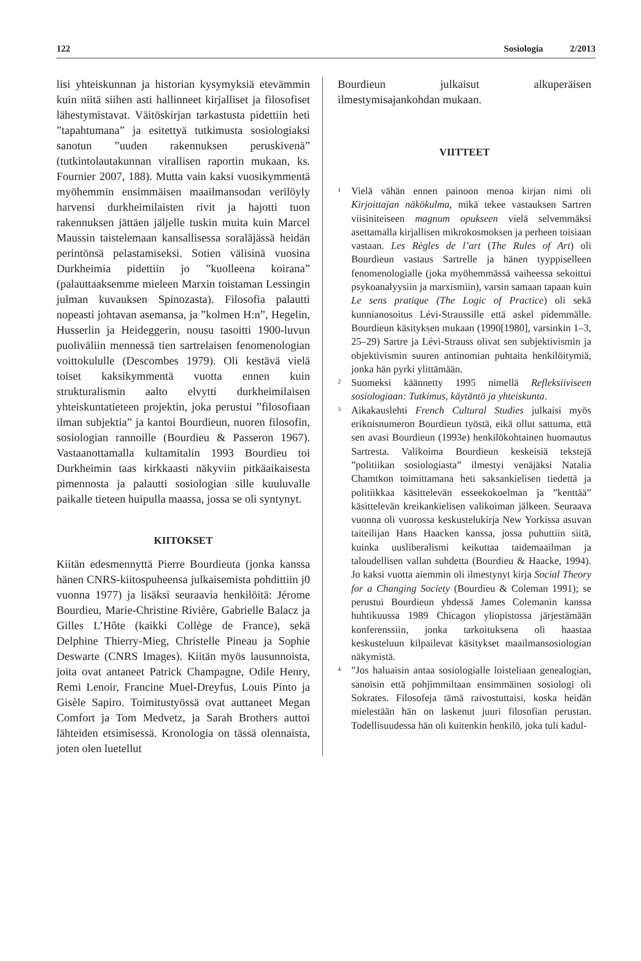122 Sosiologia 2/2013
lisi yhteiskunnan ja historian kysymyksiä etevämmin kuin niitä siihen asti hallinneet kirjalliset ja filosofiset lähestymistavat. Väitöskirjan tarkastusta pidettiin heti ”tapahtumana” ja esitettyä tutkimusta sosiologiaksi sanotun ”uuden rakennuksen peruskivenä” (tutkintolautakunnan virallisen raportin mukaan, ks. Fournier 2007, 188). Mutta vain kaksi vuosikymmentä myöhemmin ensimmäisen maailmansodan verilöyly harvensi durkheimilaisten rivit ja hajotti tuon rakennuksen jättäen jäljelle tuskin muita kuin Marcel Maussin taistelemaan kansallisessa soraläjässä heidän perintönsä pelastamiseksi. Sotien välisinä vuosina Durkheimia pidettiin jo ”kuolleena koirana” (palauttaaksemme mieleen Marxin toistaman Lessingin julman kuvauksen Spinozasta). Filosofia palautti nopeasti johtavan asemansa, ja ”kolmen H:n”, Hegelin, Husserlin ja Heideggerin, nousu tasoitti 1900-luvun puoliväliin mennessä tien sartrelaisen fenomenologian voittokululle (Descombes 1979). Oli kestävä vielä toiset kaksikymmentä vuotta ennen kuin strukturalismin aalto elvytti durkheimilaisen yhteiskuntatieteen projektin, joka perustui ”filosofiaan ilman subjektia” ja kantoi Bourdieun, nuoren filosofin, sosiologian rannoille (Bourdieu & Passeron 1967). Vastaanottamalla kultamitalin 1993 Bourdieu toi Durkheimin taas kirkkaasti näkyviin pitkäaikaisesta pimennosta ja palautti sosiologian sille kuuluvalle paikalle tieteen huipulla maassa, jossa se oli syntynyt.
KIITOKSET
Kiitän edesmennyttä Pierre Bourdieuta (jonka kanssa hänen CNRS-kiitospuheensa julkaisemista pohdittiin j0 vuonna 1977) ja lisäksi seuraavia henkilöitä: Jérome Bourdieu, Marie-Christine Rivière, Gabrielle Balacz ja Gilles L’Hôte (kaikki Collège de France), sekä Delphine Thierry-Mieg, Christelle Pineau ja Sophie Deswarte (CNRS Images). Kiitän myös lausunnoista, joita ovat antaneet Patrick Champagne, Odile Henry, Remi Lenoir, Francine Muel-Dreyfus, Louis Pinto ja Gisèle Sapiro. Toimitustyössä ovat auttaneet Megan Comfort ja Tom Medvetz, ja Sarah Brothers auttoi lähteiden etsimisessä. Kronologia on tässä olennaista, joten olen luetellut
Bourdieun julkaisut alkuperäisen ilmestymisajankohdan mukaan.
VIITTEET
<sup>1</sup>
Vielä vähän ennen painoon menoa kirjan nimi oli Kirjoittajan näkökulma, mikä tekee vastauksen Sartren viisiniteiseen magnum opukseen vielä selvemmäksi asettamalla kirjallisen mikrokosmoksen ja perheen toisiaan vastaan. Les Règles de l’art (The Rules of Art) oli Bourdieun vastaus Sartrelle ja hänen tyyppiselleen fenomenologialle (joka myöhemmässä vaiheessa sekoittui psykoanalyysiin ja marxismiin), varsin samaan tapaan kuin Le sens pratique (The Logic of Practice) oli sekä kunnianosoitus Lévi-Straussille että askel pidemmälle. Bourdieun käsityksen mukaan (1990[1980], varsinkin 1–3, 25–29) Sartre ja Lévi-Strauss olivat sen subjektivismin ja objektivismin suuren antinomian puhtaita henkilöitymiä, jonka hän pyrki ylittämään.
<sup>2</sup>
Suomeksi käännetty 1995 nimellä Refleksiiviseen sosiologiaan: Tutkimus, käytäntö ja yhteiskunta.
<sup>3</sup>
Aikakauslehti French Cultural Studies julkaisi myös erikoisnumeron Bourdieun työstä, eikä ollut sattuma, että sen avasi Bourdieun (1993e) henkilökohtainen huomautus Sartresta. Valikoima Bourdieun keskeisiä tekstejä ”politiikan sosiologiasta” ilmestyi venäjäksi Natalia Chamtkon toimittamana heti saksankielisen tiedettä ja politiikkaa käsittelevän esseekokoelman ja ”kenttää” käsittelevän kreikankielisen valikoiman jälkeen. Seuraava vuonna oli vuorossa keskustelukirja New Yorkissa asuvan taiteilijan Hans Haacken kanssa, jossa puhuttiin siitä, kuinka uusliberalismi keikuttaa taidemaailman ja taloudellisen vallan suhdetta (Bourdieu & Haacke, 1994). Jo kaksi vuotta aiemmin oli ilmestynyt kirja Social Theory for a Changing Society (Bourdieu & Coleman 1991); se perustui Bourdieun yhdessä James Colemanin kanssa huhtikuussa 1989 Chicagon yliopistossa järjestämään konferenssiin, jonka tarkoituksena oli haastaa keskusteluun kilpailevat käsitykset maailmansosiologian näkymistä.
<sup>4</sup>
”Jos haluaisin antaa sosiologialle loisteliaan genealogian, sanoisin että pohjimmiltaan ensimmäinen sosiologi oli Sokrates. Filosofeja tämä raivostuttaisi, koska heidän mielestään hän on laskenut juuri filosofian perustan. Todellisuudessa hän oli kuitenkin henkilö, joka tuli kadul-